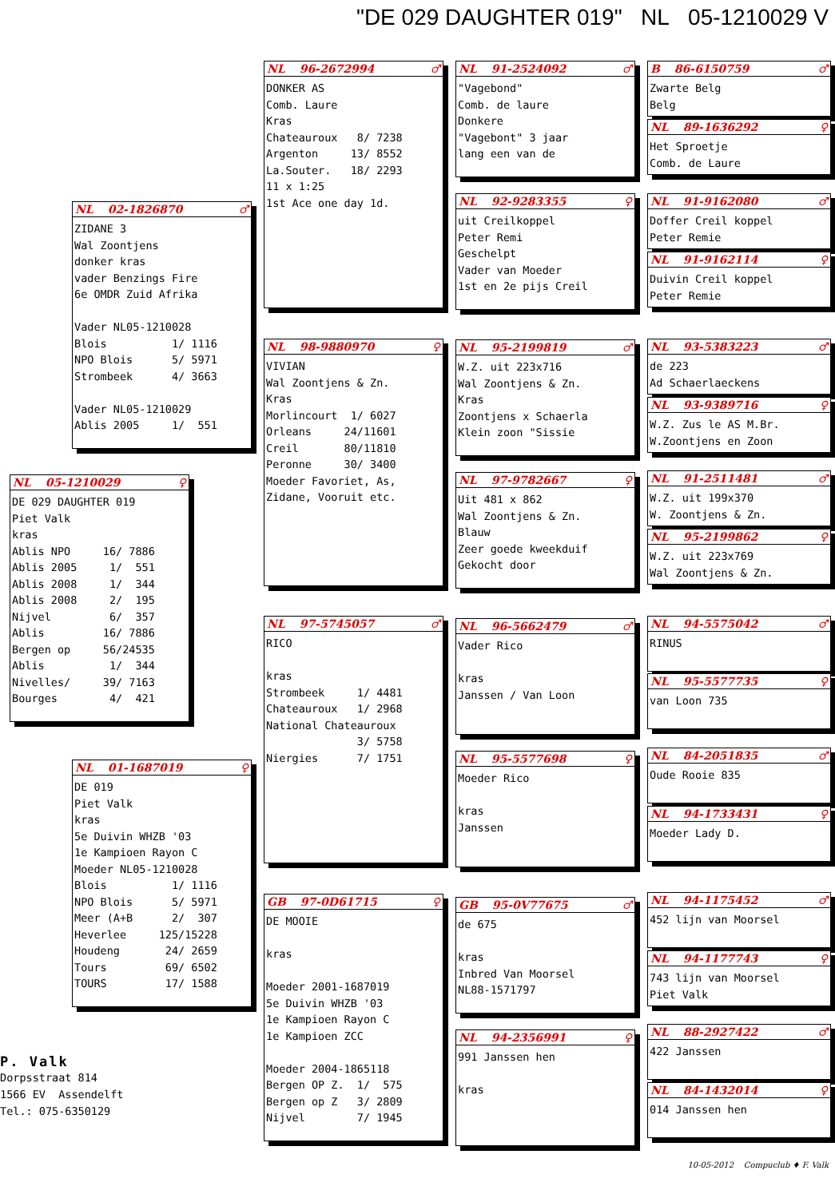"DE 029 DAUGHTER 019" NL 05-1210029 V
NL 02-1826870 ♂
ZIDANE 3 Wal Zoontjens donker kras vader Benzings Fire 6e OMDR Zuid Afrika Vader NL05-1210028 Blois 1/ 1116 NPO Blois 5/ 5971 Strombeek 4/ 3663 Vader NL05-1210029 Ablis 2005 1/ 551
NL 05-1210029 ♀
DE 029 DAUGHTER 019 Piet Valk kras Ablis NPO 16/ 7886 Ablis 2005 1/ 551 Ablis 2008 1/ 344 Ablis 2008 2/ 195 Nijvel 6/ 357 Ablis 16/ 7886 Bergen op 56/24535 Ablis 1/ 344 Nivelles/ 39/ 7163 Bourges 4/ 421
NL 01-1687019 ♀
DE 019 Piet Valk kras 5e Duivin WHZB '03 1e Kampioen Rayon C Moeder NL05-1210028 Blois 1/ 1116 NPO Blois 5/ 5971 Meer (A+B 2/ 307 Heverlee 125/15228 Houdeng 24/ 2659 Tours 69/ 6502 TOURS 17/ 1588
P. Valk
Dorpsstraat 814 1566 EV Assendelft Tel.: 075-6350129
NL 96-2672994 ♂
DONKER AS Comb. Laure Kras Chateauroux 8/ 7238 Argenton 13/ 8552 La.Souter. 18/ 2293 11 x 1:25 1st Ace one day 1d.
NL 98-9880970 ♀
VIVIAN Wal Zoontjens & Zn. Kras Morlincourt 1/ 6027 Orleans 24/11601 Creil 80/11810 Peronne 30/ 3400 Moeder Favoriet, As, Zidane, Vooruit etc.
NL 97-5745057 ♂
RICO kras Strombeek 1/ 4481 Chateauroux 1/ 2968 National Chateauroux 3/ 5758 Niergies 7/ 1751
GB 97-0D61715 ♀
DE MOOIE kras Moeder 2001-1687019 5e Duivin WHZB '03 1e Kampioen Rayon C 1e Kampioen ZCC Moeder 2004-1865118 Bergen OP Z. 1/ 575 Bergen op Z 3/ 2809 Nijvel 7/ 1945
NL 91-2524092 ♂
"Vagebond" Comb. de laure Donkere "Vagebont" 3 jaar lang een van de
NL 92-9283355 ♀
uit Creilkoppel Peter Remi Geschelpt Vader van Moeder 1st en 2e pijs Creil
NL 95-2199819 ♂
W.Z. uit 223x716 Wal Zoontjens & Zn. Kras Zoontjens x Schaerla Klein zoon "Sissie
NL 97-9782667 ♀
Uit 481 x 862 Wal Zoontjens & Zn. Blauw Zeer goede kweekduif Gekocht door
NL 96-5662479 ♂
Vader Rico kras Janssen / Van Loon
NL 95-5577698 ♀
Moeder Rico kras Janssen
GB 95-0V77675 ♂
de 675 kras Inbred Van Moorsel NL88-1571797
NL 94-2356991 ♀
991 Janssen hen kras
B 86-6150759 ♂
Zwarte Belg Belg
NL 89-1636292 ♀
Het Sproetje Comb. de Laure
NL 91-9162080 ♂
Doffer Creil koppel Peter Remie
NL 91-9162114 ♀
Duivin Creil koppel Peter Remie
NL 93-5383223 ♂
de 223 Ad Schaerlaeckens
NL 93-9389716 ♀
W.Z. Zus le AS M.Br. W.Zoontjens en Zoon
NL 91-2511481 ♂
W.Z. uit 199x370 W. Zoontjens & Zn.
NL 95-2199862 ♀
W.Z. uit 223x769 Wal Zoontjens & Zn.
NL 94-5575042 ♂
RINUS
NL 95-5577735 ♀
van Loon 735
NL 84-2051835 ♂
Oude Rooie 835
NL 94-1733431 ♀
Moeder Lady D.
NL 94-1175452 ♂
452 lijn van Moorsel
NL 94-1177743 ♀
743 lijn van Moorsel Piet Valk
NL 88-2927422 ♂
422 Janssen
NL 84-1432014 ♀
014 Janssen hen
10-05-2012 Compuclub ♦ F. Valk